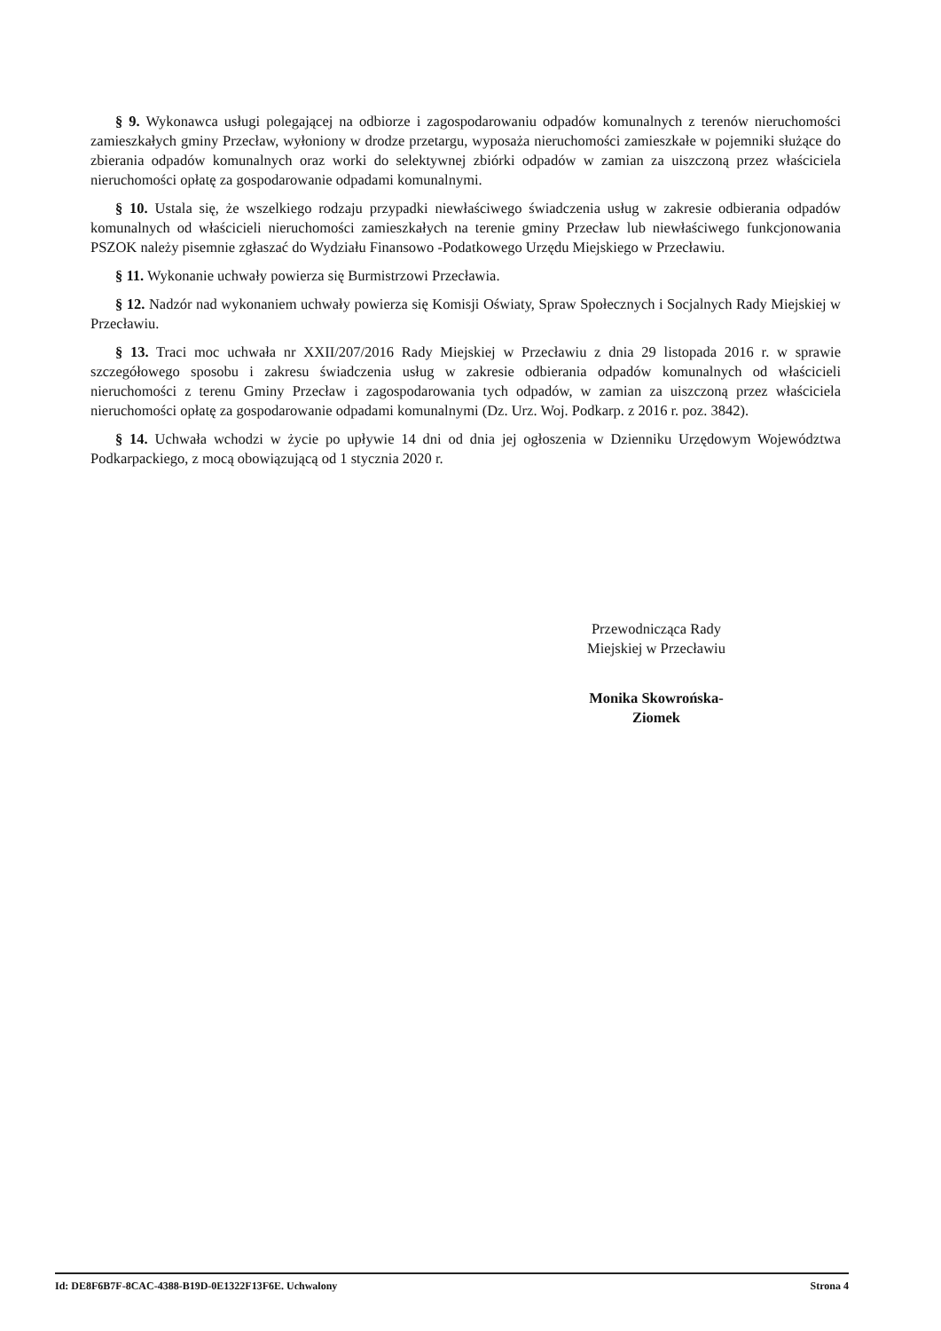§ 9. Wykonawca usługi polegającej na odbiorze i zagospodarowaniu odpadów komunalnych z terenów nieruchomości zamieszkałych gminy Przecław, wyłoniony w drodze przetargu, wyposaża nieruchomości zamieszkałe w pojemniki służące do zbierania odpadów komunalnych oraz worki do selektywnej zbiórki odpadów w zamian za uiszczoną przez właściciela nieruchomości opłatę za gospodarowanie odpadami komunalnymi.
§ 10. Ustala się, że wszelkiego rodzaju przypadki niewłaściwego świadczenia usług w zakresie odbierania odpadów komunalnych od właścicieli nieruchomości zamieszkałych na terenie gminy Przecław lub niewłaściwego funkcjonowania PSZOK należy pisemnie zgłaszać do Wydziału Finansowo -Podatkowego Urzędu Miejskiego w Przecławiu.
§ 11. Wykonanie uchwały powierza się Burmistrzowi Przecławia.
§ 12. Nadzór nad wykonaniem uchwały powierza się Komisji Oświaty, Spraw Społecznych i Socjalnych Rady Miejskiej w Przecławiu.
§ 13. Traci moc uchwała nr XXII/207/2016 Rady Miejskiej w Przecławiu z dnia 29 listopada 2016 r. w sprawie szczegółowego sposobu i zakresu świadczenia usług w zakresie odbierania odpadów komunalnych od właścicieli nieruchomości z terenu Gminy Przecław i zagospodarowania tych odpadów, w zamian za uiszczoną przez właściciela nieruchomości opłatę za gospodarowanie odpadami komunalnymi (Dz. Urz. Woj. Podkarp. z 2016 r. poz. 3842).
§ 14. Uchwała wchodzi w życie po upływie 14 dni od dnia jej ogłoszenia w Dzienniku Urzędowym Województwa Podkarpackiego, z mocą obowiązującą od 1 stycznia 2020 r.
Przewodnicząca Rady
Miejskiej w Przecławiu
Monika Skowrońska-
Ziomek
Id: DE8F6B7F-8CAC-4388-B19D-0E1322F13F6E. Uchwalony Strona 4